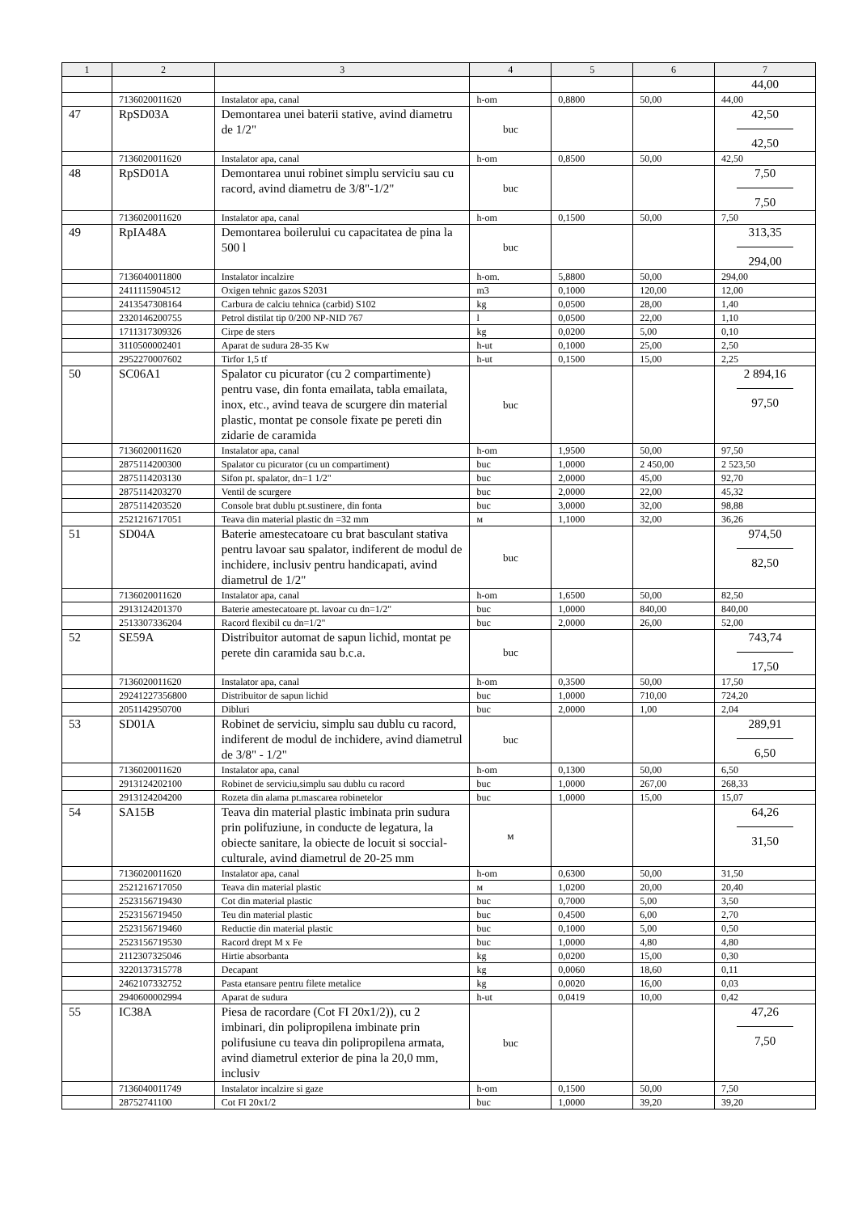| 1 | 2 | 3 | 4 | 5 | 6 | 7 |
| --- | --- | --- | --- | --- | --- | --- |
| | | | | | | 44,00 |
| | 7136020011620 | Instalator apa, canal | h-om | 0,8800 | 50,00 | 44,00 |
| 47 | RpSD03A | Demontarea unei baterii stative, avind diametru de 1/2" | buc | | | 42,50 42,50 |
| | 7136020011620 | Instalator apa, canal | h-om | 0,8500 | 50,00 | 42,50 |
| 48 | RpSD01A | Demontarea unui robinet simplu serviciu sau cu racord, avind diametru de 3/8"-1/2" | buc | | | 7,50 7,50 |
| | 7136020011620 | Instalator apa, canal | h-om | 0,1500 | 50,00 | 7,50 |
| 49 | RpIA48A | Demontarea boilerului cu capacitatea de pina la 500 l | buc | | | 313,35 294,00 |
| | 7136040011800 | Instalator incalzire | h-om. | 5,8800 | 50,00 | 294,00 |
| | 2411115904512 | Oxigen tehnic gazos S2031 | m3 | 0,1000 | 120,00 | 12,00 |
| | 2413547308164 | Carbura de calciu tehnica (carbid) S102 | kg | 0,0500 | 28,00 | 1,40 |
| | 2320146200755 | Petrol distilat tip 0/200 NP-NID 767 | l | 0,0500 | 22,00 | 1,10 |
| | 1711317309326 | Cirpe de sters | kg | 0,0200 | 5,00 | 0,10 |
| | 3110500002401 | Aparat de sudura 28-35 Kw | h-ut | 0,1000 | 25,00 | 2,50 |
| | 2952270007602 | Tirfor 1,5 tf | h-ut | 0,1500 | 15,00 | 2,25 |
| 50 | SC06A1 | Spalator cu picurator (cu 2 compartimente) pentru vase, din fonta emailata, tabla emailata, inox, etc., avind teava de scurgere din material plastic, montat pe console fixate pe pereti din zidarie de caramida | buc | | | 2 894,16 97,50 |
| | 7136020011620 | Instalator apa, canal | h-om | 1,9500 | 50,00 | 97,50 |
| | 2875114200300 | Spalator cu picurator (cu un compartiment) | buc | 1,0000 | 2 450,00 | 2 523,50 |
| | 2875114203130 | Sifon pt. spalator, dn=1 1/2" | buc | 2,0000 | 45,00 | 92,70 |
| | 2875114203270 | Ventil de scurgere | buc | 2,0000 | 22,00 | 45,32 |
| | 2875114203520 | Console brat dublu pt.sustinere, din fonta | buc | 3,0000 | 32,00 | 98,88 |
| | 2521216717051 | Teava din material plastic dn =32 mm | м | 1,1000 | 32,00 | 36,26 |
| 51 | SD04A | Baterie amestecatoare cu brat basculant stativa pentru lavoar sau spalator, indiferent de modul de inchidere, inclusiv pentru handicapati, avind diametrul de 1/2" | buc | | | 974,50 82,50 |
| | 7136020011620 | Instalator apa, canal | h-om | 1,6500 | 50,00 | 82,50 |
| | 2913124201370 | Baterie amestecatoare pt. lavoar cu dn=1/2" | buc | 1,0000 | 840,00 | 840,00 |
| | 2513307336204 | Racord flexibil cu dn=1/2" | buc | 2,0000 | 26,00 | 52,00 |
| 52 | SE59A | Distribuitor automat de sapun lichid, montat pe perete din caramida sau b.c.a. | buc | | | 743,74 17,50 |
| | 7136020011620 | Instalator apa, canal | h-om | 0,3500 | 50,00 | 17,50 |
| | 29241227356800 | Distribuitor de sapun lichid | buc | 1,0000 | 710,00 | 724,20 |
| | 2051142950700 | Dibluri | buc | 2,0000 | 1,00 | 2,04 |
| 53 | SD01A | Robinet de serviciu, simplu sau dublu cu racord, indiferent de modul de inchidere, avind diametrul de 3/8" - 1/2" | buc | | | 289,91 6,50 |
| | 7136020011620 | Instalator apa, canal | h-om | 0,1300 | 50,00 | 6,50 |
| | 2913124202100 | Robinet de serviciu,simplu sau dublu cu racord | buc | 1,0000 | 267,00 | 268,33 |
| | 2913124204200 | Rozeta din alama pt.mascarea robinetelor | buc | 1,0000 | 15,00 | 15,07 |
| 54 | SA15B | Teava din material plastic imbinata prin sudura prin polifuziune, in conducte de legatura, la obiecte sanitare, la obiecte de locuit si soccial-culturale, avind diametrul de 20-25 mm | м | | | 64,26 31,50 |
| | 7136020011620 | Instalator apa, canal | h-om | 0,6300 | 50,00 | 31,50 |
| | 2521216717050 | Teava din material plastic | м | 1,0200 | 20,00 | 20,40 |
| | 2523156719430 | Cot din material plastic | buc | 0,7000 | 5,00 | 3,50 |
| | 2523156719450 | Teu din material plastic | buc | 0,4500 | 6,00 | 2,70 |
| | 2523156719460 | Reductie din material plastic | buc | 0,1000 | 5,00 | 0,50 |
| | 2523156719530 | Racord drept M x Fe | buc | 1,0000 | 4,80 | 4,80 |
| | 2112307325046 | Hirtie absorbanta | kg | 0,0200 | 15,00 | 0,30 |
| | 3220137315778 | Decapant | kg | 0,0060 | 18,60 | 0,11 |
| | 2462107332752 | Pasta etansare pentru filete metalice | kg | 0,0020 | 16,00 | 0,03 |
| | 2940600002994 | Aparat de sudura | h-ut | 0,0419 | 10,00 | 0,42 |
| 55 | IC38A | Piesa de racordare (Cot FI 20x1/2)), cu 2 imbinari, din polipropilena imbinate prin polifusiune cu teava din polipropilena armata, avind diametrul exterior de pina la 20,0 mm, inclusiv | buc | | | 47,26 7,50 |
| | 7136040011749 | Instalator incalzire si gaze | h-om | 0,1500 | 50,00 | 7,50 |
| | 28752741100 | Cot FI 20x1/2 | buc | 1,0000 | 39,20 | 39,20 |